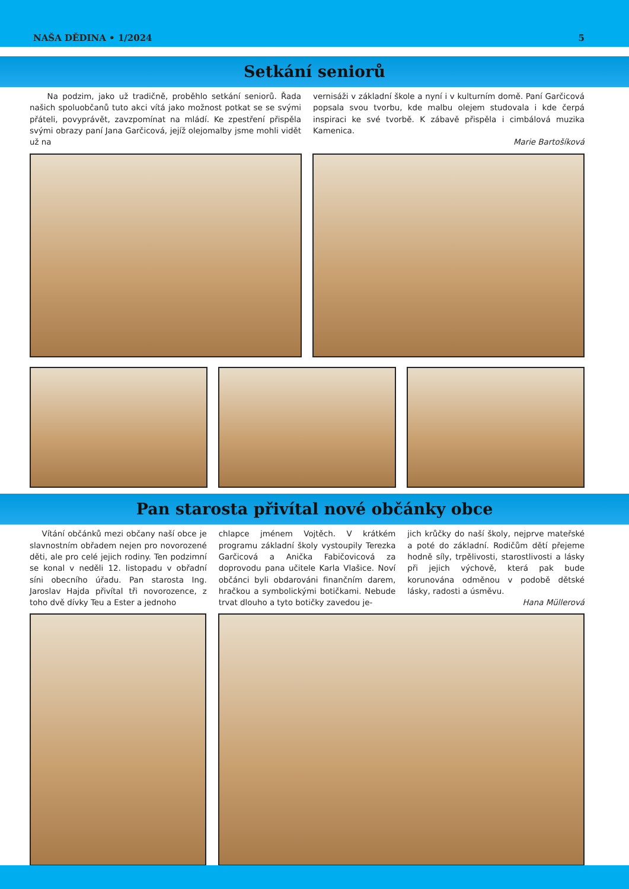NAŠA DĚDINA • 1/2024 5
Setkání seniorů
Na podzim, jako už tradičně, proběhlo setkání seniorů. Řada našich spoluobčanů tuto akci vítá jako možnost potkat se se svými přáteli, povyprávět, zavzpomínat na mládí. Ke zpestření přispěla svými obrazy paní Jana Garčicová, jejíž olejomalby jsme mohli vidět už na
vernisáži v základní škole a nyní i v kulturním domě. Paní Garčicová popsala svou tvorbu, kde malbu olejem studovala i kde čerpá inspiraci ke své tvorbě. K zábavě přispěla i cimbálová muzika Kamenica.
Marie Bartošíková
Pan starosta přivítal nové občánky obce
Vítání občánků mezi občany naší obce je slavnostním obřadem nejen pro novorozené děti, ale pro celé jejich rodiny. Ten podzimní se konal v neděli 12. listopadu v obřadní síni obecního úřadu. Pan starosta Ing. Jaroslav Hajda přivítal tři novorozence, z toho dvě dívky Teu a Ester a jednoho
chlapce jménem Vojtěch. V krátkém programu základní školy vystoupily Terezka Garčicová a Anička Fabičovicová za doprovodu pana učitele Karla Vlašice. Noví občánci byli obdarováni finančním darem, hračkou a symbolickými botičkami. Nebude trvat dlouho a tyto botičky zavedou je-
jich krůčky do naší školy, nejprve mateřské a poté do základní. Rodičům dětí přejeme hodně síly, trpělivosti, starostlivosti a lásky při jejich výchově, která pak bude korunována odměnou v podobě dětské lásky, radosti a úsměvu.
Hana Müllerová